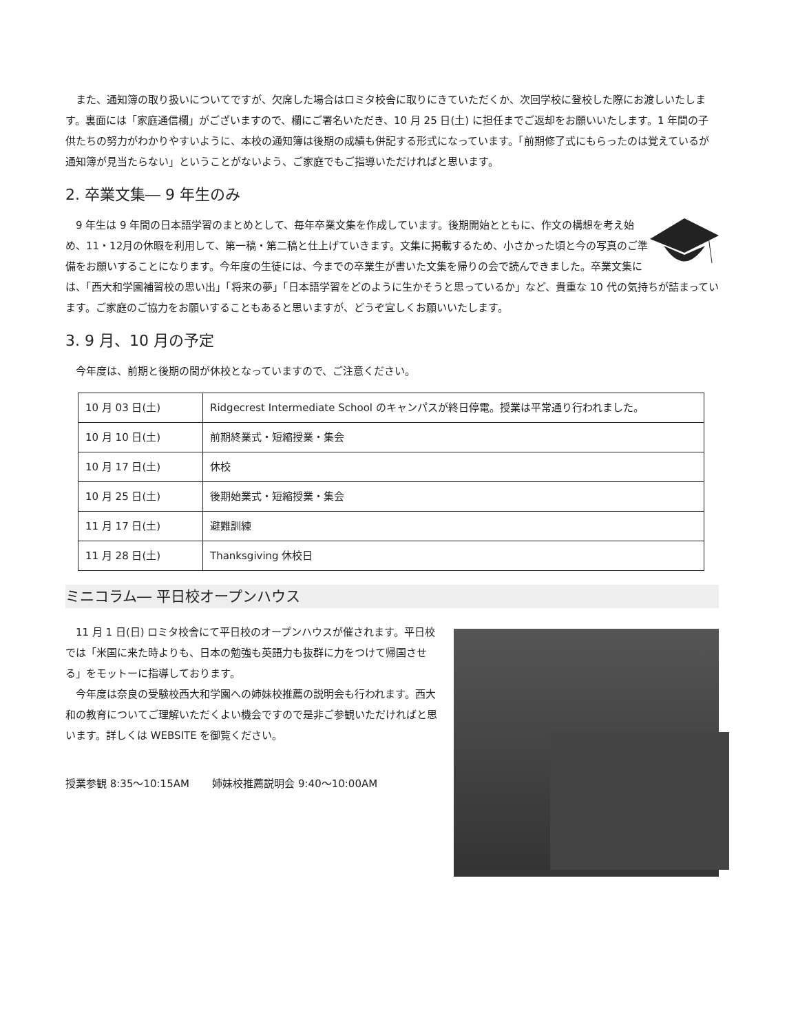また、通知簿の取り扱いについてですが、欠席した場合はロミタ校舎に取りにきていただくか、次回学校に登校した際にお渡しいたします。裏面には「家庭通信欄」がございますので、欄にご署名いただき、10 月 25 日(土) に担任までご返却をお願いいたします。1 年間の子供たちの努力がわかりやすいように、本校の通知簿は後期の成績も併記する形式になっています。「前期修了式にもらったのは覚えているが通知簿が見当たらない」ということがないよう、ご家庭でもご指導いただければと思います。
2. 卒業文集― 9 年生のみ
9 年生は 9 年間の日本語学習のまとめとして、毎年卒業文集を作成しています。後期開始とともに、作文の構想を考え始め、11・12月の休暇を利用して、第一稿・第二稿と仕上げていきます。文集に掲載するため、小さかった頃と今の写真のご準備をお願いすることになります。今年度の生徒には、今までの卒業生が書いた文集を帰りの会で読んできました。卒業文集には、「西大和学園補習校の思い出」「将来の夢」「日本語学習をどのように生かそうと思っているか」など、貴重な 10 代の気持ちが詰まっています。ご家庭のご協力をお願いすることもあると思いますが、どうぞ宜しくお願いいたします。
3. 9 月、10 月の予定
今年度は、前期と後期の間が休校となっていますので、ご注意ください。
| 10 月 03 日(土) | Ridgecrest Intermediate School のキャンパスが終日停電。授業は平常通り行われました。 |
| 10 月 10 日(土) | 前期終業式・短縮授業・集会 |
| 10 月 17 日(土) | 休校 |
| 10 月 25 日(土) | 後期始業式・短縮授業・集会 |
| 11 月 17 日(土) | 避難訓練 |
| 11 月 28 日(土) | Thanksgiving 休校日 |
ミニコラム― 平日校オープンハウス
11 月 1 日(日) ロミタ校舎にて平日校のオープンハウスが催されます。平日校では「米国に来た時よりも、日本の勉強も英語力も抜群に力をつけて帰国させる」をモットーに指導しております。
今年度は奈良の受験校西大和学園への姉妹校推薦の説明会も行われます。西大和の教育についてご理解いただくよい機会ですので是非ご参観いただければと思います。詳しくは WEBSITE を御覧ください。
授業参観 8:35～10:15AM 姉妹校推薦説明会 9:40～10:00AM